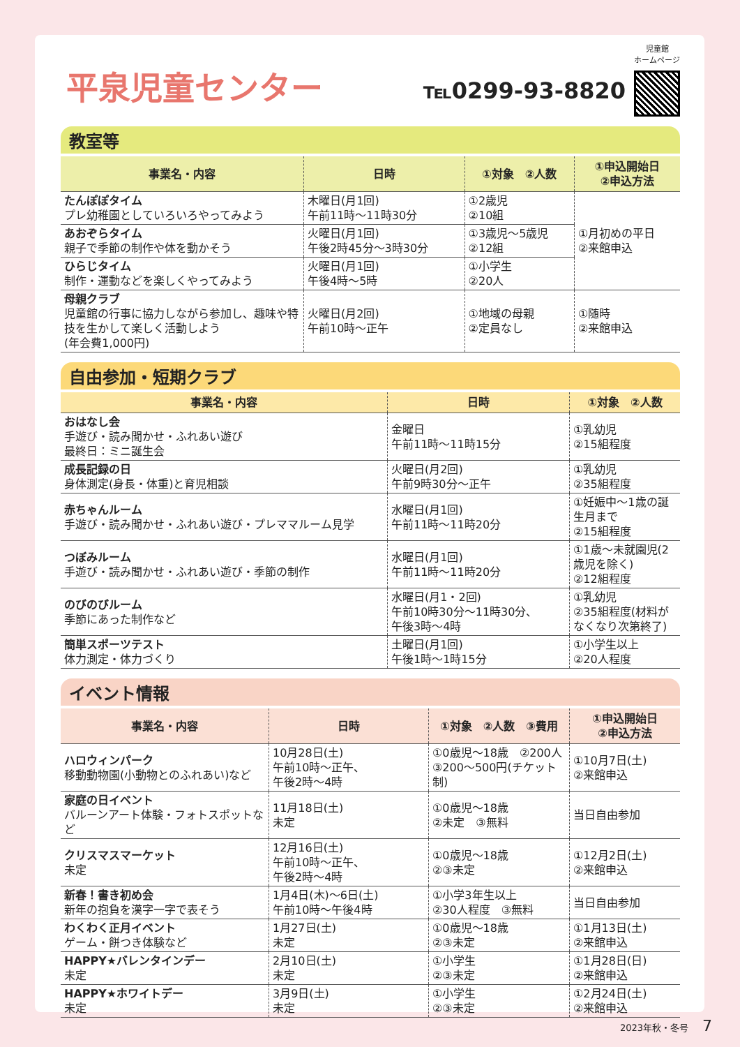平泉児童センター
℡0299-93-8820
児童館
ホームページ
教室等
| 事業名・内容 | 日時 | ①対象 ②人数 | ①申込開始日 ②申込方法 |
| --- | --- | --- | --- |
| たんぽぽタイム プレ幼稚園としていろいろやってみよう | 木曜日(月1回) 午前11時～11時30分 | ①2歳児 ②10組 | ①月初めの平日 ②来館申込 |
| あおぞらタイム 親子で季節の制作や体を動かそう | 火曜日(月1回) 午後2時45分～3時30分 | ①3歳児～5歳児 ②12組 | |
| ひらじタイム 制作・運動などを楽しくやってみよう | 火曜日(月1回) 午後4時～5時 | ①小学生 ②20人 | |
| 母親クラブ 児童館の行事に協力しながら参加し、趣味や特技を生かして楽しく活動しよう (年会費1,000円) | 火曜日(月2回) 午前10時～正午 | ①地域の母親 ②定員なし | ①随時 ②来館申込 |
自由参加・短期クラブ
| 事業名・内容 | 日時 | ①対象 ②人数 |
| --- | --- | --- |
| おはなし会 手遊び・読み聞かせ・ふれあい遊び 最終日：ミニ誕生会 | 金曜日 午前11時～11時15分 | ①乳幼児 ②15組程度 |
| 成長記録の日 身体測定(身長・体重)と育児相談 | 火曜日(月2回) 午前9時30分～正午 | ①乳幼児 ②35組程度 |
| 赤ちゃんルーム 手遊び・読み聞かせ・ふれあい遊び・プレママルーム見学 | 水曜日(月1回) 午前11時～11時20分 | ①妊娠中～1歳の誕生月まで ②15組程度 |
| つぼみルーム 手遊び・読み聞かせ・ふれあい遊び・季節の制作 | 水曜日(月1回) 午前11時～11時20分 | ①1歳～未就園児(2歳児を除く) ②12組程度 |
| のびのびルーム 季節にあった制作など | 水曜日(月1・2回) 午前10時30分～11時30分、 午後3時～4時 | ①乳幼児 ②35組程度(材料がなくなり次第終了) |
| 簡単スポーツテスト 体力測定・体力づくり | 土曜日(月1回) 午後1時～1時15分 | ①小学生以上 ②20人程度 |
イベント情報
| 事業名・内容 | 日時 | ①対象 ②人数 ③費用 | ①申込開始日 ②申込方法 |
| --- | --- | --- | --- |
| ハロウィンパーク 移動動物園(小動物とのふれあい)など | 10月28日(土) 午前10時～正午、 午後2時～4時 | ①0歳児～18歳 ②200人 ③200～500円(チケット制) | ①10月7日(土) ②来館申込 |
| 家庭の日イベント バルーンアート体験・フォトスポットなど | 11月18日(土) 未定 | ①0歳児～18歳 ②未定 ③無料 | 当日自由参加 |
| クリスマスマーケット 未定 | 12月16日(土) 午前10時～正午、 午後2時～4時 | ①0歳児～18歳 ②③未定 | ①12月2日(土) ②来館申込 |
| 新春！書き初め会 新年の抱負を漢字一字で表そう | 1月4日(木)～6日(土) 午前10時～午後4時 | ①小学3年生以上 ②30人程度 ③無料 | 当日自由参加 |
| わくわく正月イベント ゲーム・餅つき体験など | 1月27日(土) 未定 | ①0歳児～18歳 ②③未定 | ①1月13日(土) ②来館申込 |
| HAPPY★バレンタインデー 未定 | 2月10日(土) 未定 | ①小学生 ②③未定 | ①1月28日(日) ②来館申込 |
| HAPPY★ホワイトデー 未定 | 3月9日(土) 未定 | ①小学生 ②③未定 | ①2月24日(土) ②来館申込 |
2023年秋・冬号 7